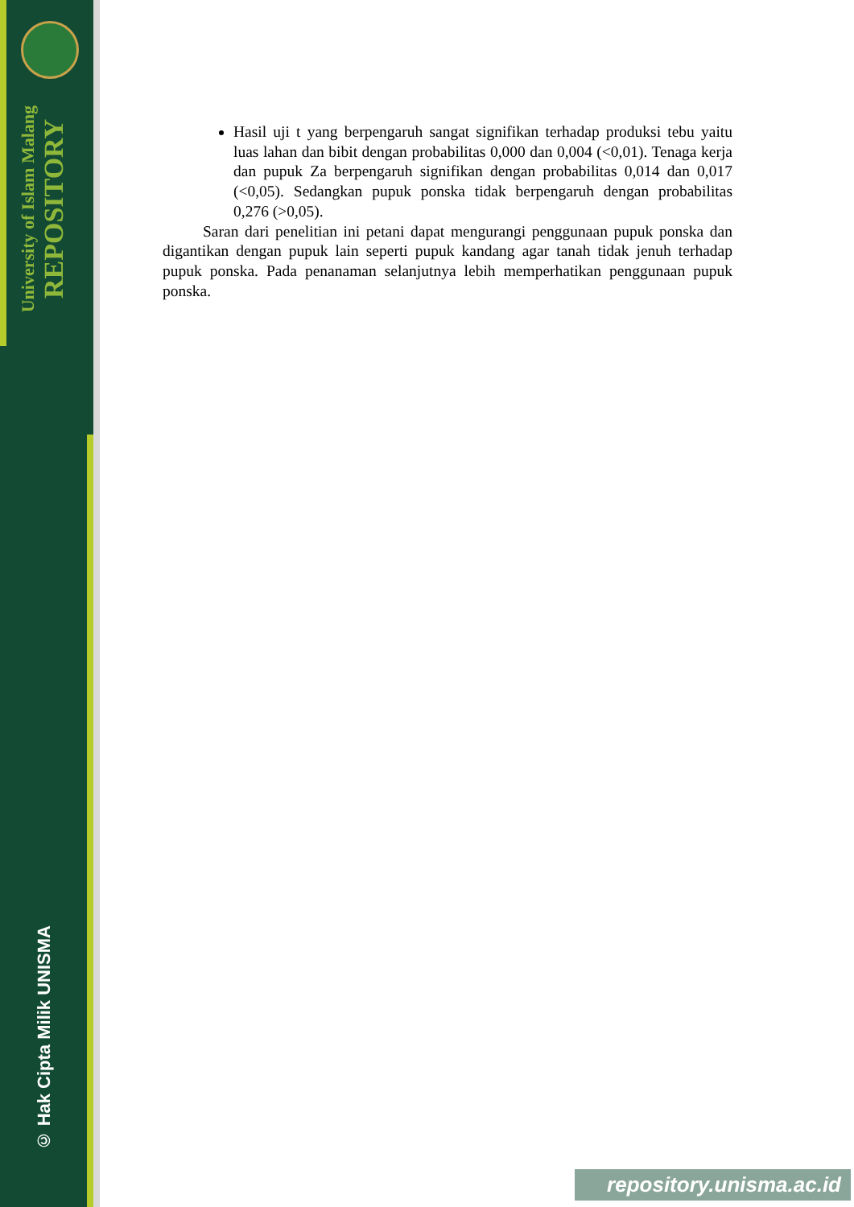University of Islam Malang REPOSITORY
© Hak Cipta Milik UNISMA
Hasil uji t yang berpengaruh sangat signifikan terhadap produksi tebu yaitu luas lahan dan bibit dengan probabilitas 0,000 dan 0,004 (<0,01). Tenaga kerja dan pupuk Za berpengaruh signifikan dengan probabilitas 0,014 dan 0,017 (<0,05). Sedangkan pupuk ponska tidak berpengaruh dengan probabilitas 0,276 (>0,05).
Saran dari penelitian ini petani dapat mengurangi penggunaan pupuk ponska dan digantikan dengan pupuk lain seperti pupuk kandang agar tanah tidak jenuh terhadap pupuk ponska. Pada penanaman selanjutnya lebih memperhatikan penggunaan pupuk ponska.
repository.unisma.ac.id